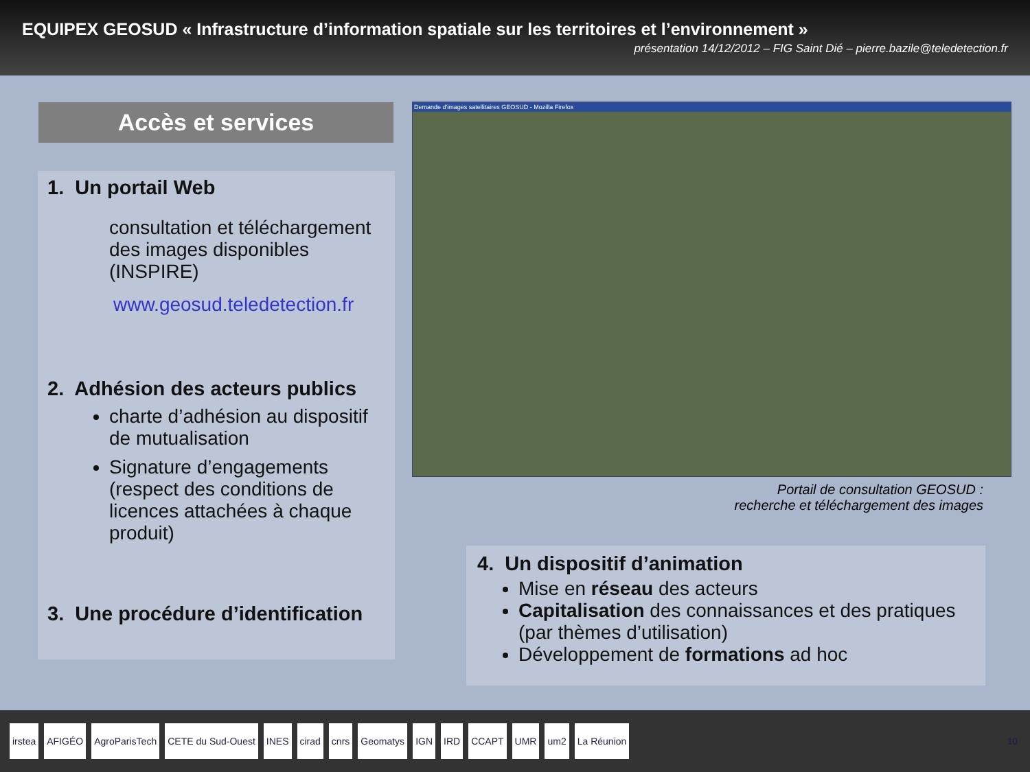EQUIPEX GEOSUD « Infrastructure d’information spatiale sur les territoires et l’environnement »
présentation 14/12/2012 – FIG Saint Dié – pierre.bazile@teledetection.fr
Accès et services
1. Un portail Web
consultation et téléchargement des images disponibles (INSPIRE)
www.geosud.teledetection.fr
2. Adhésion des acteurs publics
charte d’adhésion au dispositif de mutualisation
Signature d’engagements (respect des conditions de licences attachées à chaque produit)
3. Une procédure d’identification
Demande d'images satellitaires GEOSUD - Mozilla Firefox
Portail de consultation GEOSUD :
recherche et téléchargement des images
4. Un dispositif d’animation
Mise en réseau des acteurs
Capitalisation des connaissances et des pratiques (par thèmes d’utilisation)
Développement de formations ad hoc
irstea AFIGÉO AgroParisTech CETE du Sud-Ouest INES cirad cnrs Geomatys IGN IRD CCAPT UMR um2 La Réunion 10